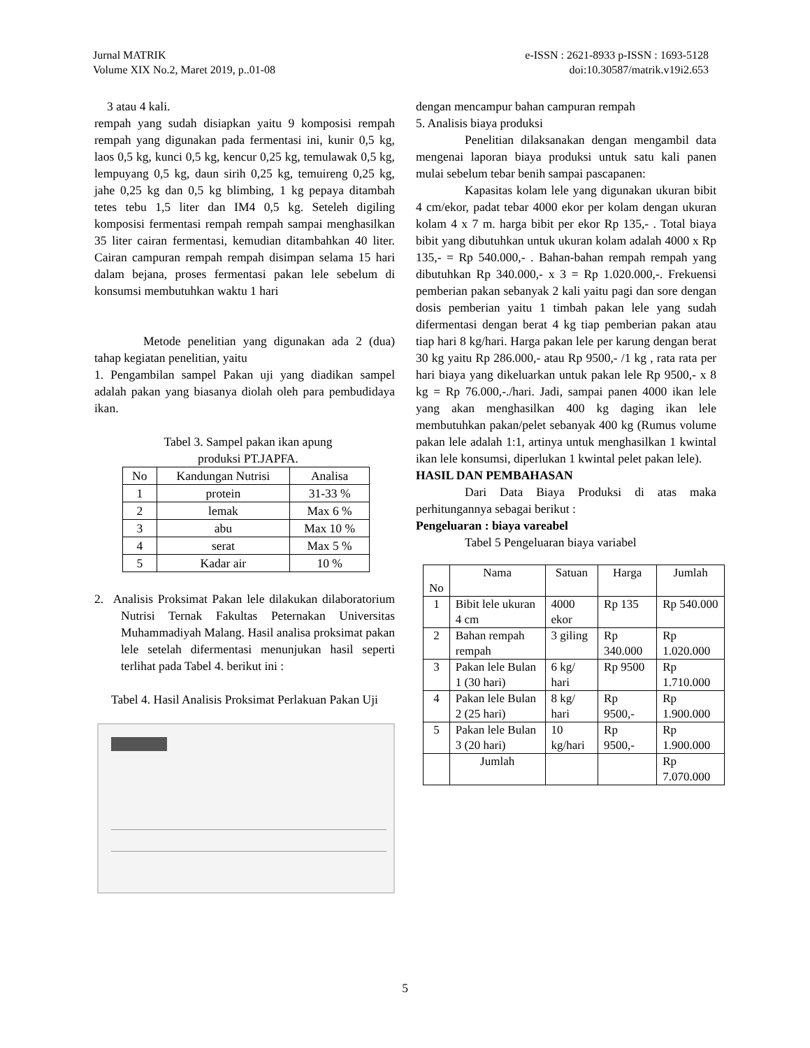Jurnal MATRIK
Volume XIX No.2, Maret 2019, p..01-08
e-ISSN : 2621-8933 p-ISSN : 1693-5128
doi:10.30587/matrik.v19i2.653
3 atau 4 kali.
rempah yang sudah disiapkan yaitu 9 komposisi rempah rempah yang digunakan pada fermentasi ini, kunir 0,5 kg, laos 0,5 kg, kunci 0,5 kg, kencur 0,25 kg, temulawak 0,5 kg, lempuyang 0,5 kg, daun sirih 0,25 kg, temuireng 0,25 kg, jahe 0,25 kg dan 0,5 kg blimbing, 1 kg pepaya ditambah tetes tebu 1,5 liter dan IM4 0,5 kg. Seteleh digiling komposisi fermentasi rempah rempah sampai menghasilkan 35 liter cairan fermentasi, kemudian ditambahkan 40 liter. Cairan campuran rempah rempah disimpan selama 15 hari dalam bejana, proses fermentasi pakan lele sebelum di konsumsi membutuhkan waktu 1 hari
Metode penelitian yang digunakan ada 2 (dua) tahap kegiatan penelitian, yaitu
1. Pengambilan sampel Pakan uji yang diadikan sampel adalah pakan yang biasanya diolah oleh para pembudidaya ikan.
Tabel 3. Sampel pakan ikan apung
produksi PT.JAPFA.
| No | Kandungan Nutrisi | Analisa |
| --- | --- | --- |
| 1 | protein | 31-33 % |
| 2 | lemak | Max 6 % |
| 3 | abu | Max 10 % |
| 4 | serat | Max 5 % |
| 5 | Kadar air | 10 % |
2. Analisis Proksimat Pakan lele dilakukan dilaboratorium Nutrisi Ternak Fakultas Peternakan Universitas Muhammadiyah Malang. Hasil analisa proksimat pakan lele setelah difermentasi menunjukan hasil seperti terlihat pada Tabel 4. berikut ini :
Tabel 4. Hasil Analisis Proksimat Perlakuan Pakan Uji
dengan mencampur bahan campuran rempah
5. Analisis biaya produksi
Penelitian dilaksanakan dengan mengambil data mengenai laporan biaya produksi untuk satu kali panen mulai sebelum tebar benih sampai pascapanen:
Kapasitas kolam lele yang digunakan ukuran bibit 4 cm/ekor, padat tebar 4000 ekor per kolam dengan ukuran kolam 4 x 7 m. harga bibit per ekor Rp 135,- . Total biaya bibit yang dibutuhkan untuk ukuran kolam adalah 4000 x Rp 135,- = Rp 540.000,- . Bahan-bahan rempah rempah yang dibutuhkan Rp 340.000,- x 3 = Rp 1.020.000,-. Frekuensi pemberian pakan sebanyak 2 kali yaitu pagi dan sore dengan dosis pemberian yaitu 1 timbah pakan lele yang sudah difermentasi dengan berat 4 kg tiap pemberian pakan atau tiap hari 8 kg/hari. Harga pakan lele per karung dengan berat 30 kg yaitu Rp 286.000,- atau Rp 9500,- /1 kg , rata rata per hari biaya yang dikeluarkan untuk pakan lele Rp 9500,- x 8 kg = Rp 76.000,-./hari. Jadi, sampai panen 4000 ikan lele yang akan menghasilkan 400 kg daging ikan lele membutuhkan pakan/pelet sebanyak 400 kg (Rumus volume pakan lele adalah 1:1, artinya untuk menghasilkan 1 kwintal ikan lele konsumsi, diperlukan 1 kwintal pelet pakan lele).
HASIL DAN PEMBAHASAN
Dari Data Biaya Produksi di atas maka perhitungannya sebagai berikut :
Pengeluaran : biaya vareabel
Tabel 5 Pengeluaran biaya variabel
| No | Nama | Satuan | Harga | Jumlah |
| --- | --- | --- | --- | --- |
| 1 | Bibit lele ukuran 4 cm | 4000 ekor | Rp 135 | Rp 540.000 |
| 2 | Bahan rempah rempah | 3 giling | Rp 340.000 | Rp 1.020.000 |
| 3 | Pakan lele Bulan 1 (30 hari) | 6 kg/ hari | Rp 9500 | Rp 1.710.000 |
| 4 | Pakan lele Bulan 2 (25 hari) | 8 kg/ hari | Rp 9500,- | Rp 1.900.000 |
| 5 | Pakan lele Bulan 3 (20 hari) | 10 kg/hari | Rp 9500,- | Rp 1.900.000 |
| | Jumlah | | | Rp 7.070.000 |
5